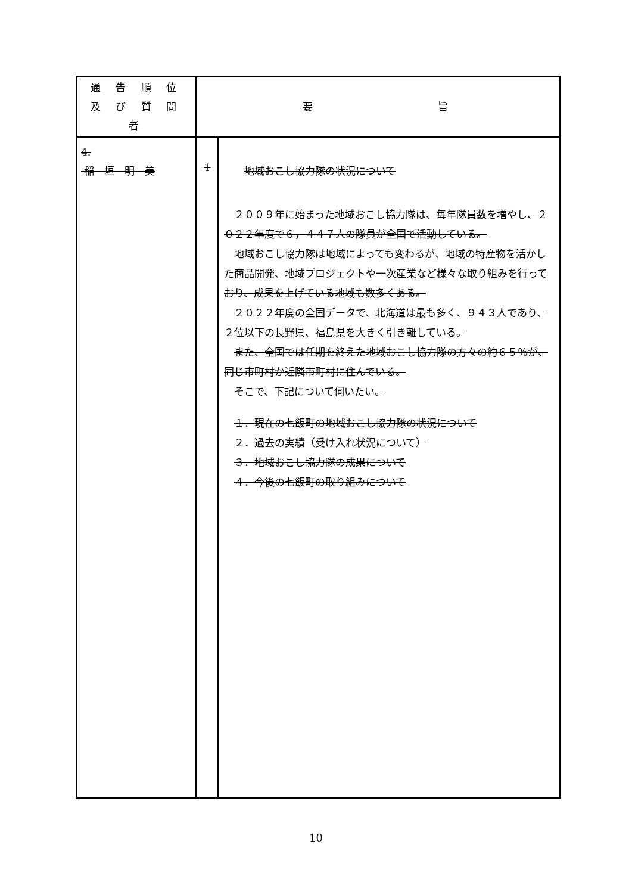| 通 告 順 位 及 び 質 問 者 | 要 旨 | |
| 4. 稲 垣 明 美 | 1 | 地域おこし協力隊の状況について ２００９年に始まった地域おこし協力隊は、毎年隊員数を増やし、２０２２年度で６，４４７人の隊員が全国で活動している。 地域おこし協力隊は地域によっても変わるが、地域の特産物を活かした商品開発、地域プロジェクトや一次産業など様々な取り組みを行っており、成果を上げている地域も数多くある。 ２０２２年度の全国データで、北海道は最も多く、９４３人であり、２位以下の長野県、福島県を大きく引き離している。 また、全国では任期を終えた地域おこし協力隊の方々の約６５％が、同じ市町村か近隣市町村に住んでいる。 そこで、下記について伺いたい。 １．現在の七飯町の地域おこし協力隊の状況について ２．過去の実績（受け入れ状況について） ３．地域おこし協力隊の成果について ４．今後の七飯町の取り組みについて |
10